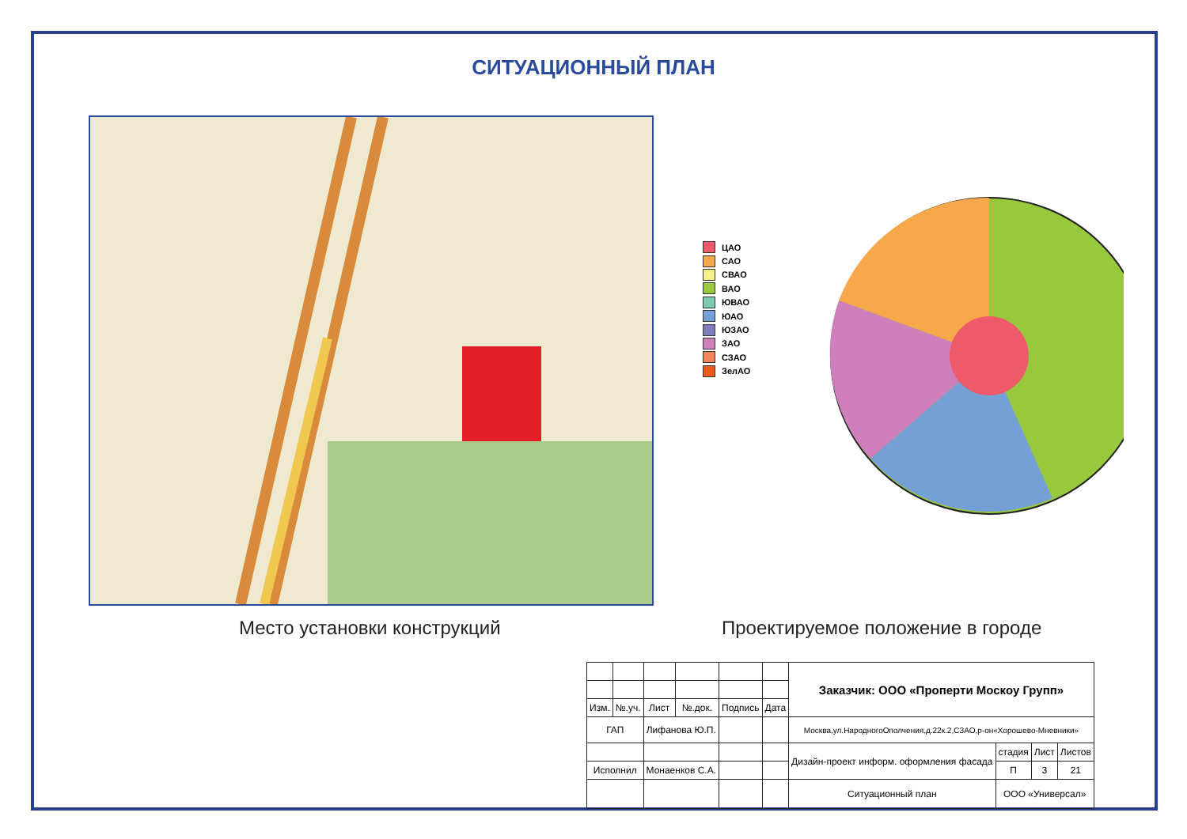СИТУАЦИОННЫЙ ПЛАН
ЦАО
САО
СВАО
ВАО
ЮВАО
ЮАО
ЮЗАО
ЗАО
СЗАО
ЗелАО
Место установки конструкций
Проектируемое положение в городе
| | | | | | | Заказчик: ООО «Проперти Москоу Групп» | | | |
| Изм. | №.уч. | Лист | №.док. | Подпись | Дата | | | | |
| ГАП | | Лифанова Ю.П. | | | | Москва,ул.НародногоОполчения,д.22к.2,СЗАО,р-он«Хорошево-Мневники» | | | |
| | | | | | | Дизайн-проект информ. оформления фасада | стадия | Лист | Листов |
| Исполнил | | Монаенков С.А. | | | | | П | 3 | 21 |
| | | | | | | Ситуационный план | ООО «Универсал» | | |